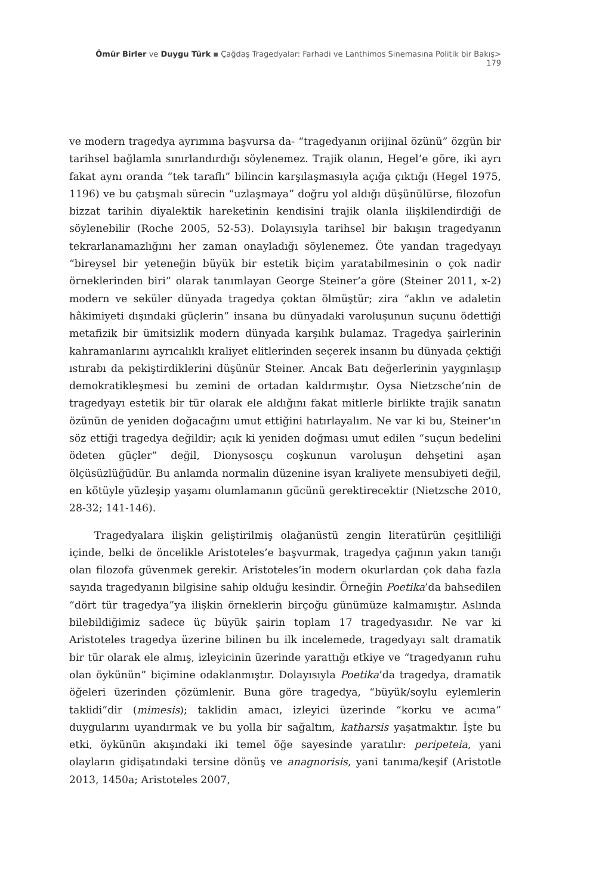Ömür Birler ve Duygu Türk ▪ Çağdaş Tragedyalar: Farhadi ve Lanthimos Sinemasına Politik bir Bakış> 179
ve modern tragedya ayrımına başvursa da- “tragedyanın orijinal özünü” özgün bir tarihsel bağlamla sınırlandırdığı söylenemez. Trajik olanın, Hegel’e göre, iki ayrı fakat aynı oranda “tek taraflı” bilincin karşılaşmasıyla açığa çıktığı (Hegel 1975, 1196) ve bu çatışmalı sürecin “uzlaşmaya” doğru yol aldığı düşünülürse, filozofun bizzat tarihin diyalektik hareketinin kendisini trajik olanla ilişkilendirdiği de söylenebilir (Roche 2005, 52-53). Dolayısıyla tarihsel bir bakışın tragedyanın tekrarlanamazlığını her zaman onayladığı söylenemez. Öte yandan tragedyayı “bireysel bir yeteneğin büyük bir estetik biçim yaratabilmesinin o çok nadir örneklerinden biri” olarak tanımlayan George Steiner’a göre (Steiner 2011, x-2) modern ve seküler dünyada tragedya çoktan ölmüştür; zira “aklın ve adaletin hâkimiyeti dışındaki güçlerin” insana bu dünyadaki varoluşunun suçunu ödettiği metafizik bir ümitsizlik modern dünyada karşılık bulamaz. Tragedya şairlerinin kahramanlarını ayrıcalıklı kraliyet elitlerinden seçerek insanın bu dünyada çektiği ıstırabı da pekiştirdiklerini düşünür Steiner. Ancak Batı değerlerinin yaygınlaşıp demokratikleşmesi bu zemini de ortadan kaldırmıştır. Oysa Nietzsche’nin de tragedyayı estetik bir tür olarak ele aldığını fakat mitlerle birlikte trajik sanatın özünün de yeniden doğacağını umut ettiğini hatırlayalım. Ne var ki bu, Steiner’ın söz ettiği tragedya değildir; açık ki yeniden doğması umut edilen “suçun bedelini ödeten güçler” değil, Dionysosçu coşkunun varoluşun dehşetini aşan ölçüsüzlüğüdür. Bu anlamda normalin düzenine isyan kraliyete mensubiyeti değil, en kötüyle yüzleşip yaşamı olumlamanın gücünü gerektirecektir (Nietzsche 2010, 28-32; 141-146).
Tragedyalara ilişkin geliştirilmiş olağanüstü zengin literatürün çeşitliliği içinde, belki de öncelikle Aristoteles’e başvurmak, tragedya çağının yakın tanığı olan filozofa güvenmek gerekir. Aristoteles’in modern okurlardan çok daha fazla sayıda tragedyanın bilgisine sahip olduğu kesindir. Örneğin Poetika’da bahsedilen “dört tür tragedya”ya ilişkin örneklerin birçoğu günümüze kalmamıştır. Aslında bilebildiğimiz sadece üç büyük şairin toplam 17 tragedyasıdır. Ne var ki Aristoteles tragedya üzerine bilinen bu ilk incelemede, tragedyayı salt dramatik bir tür olarak ele almış, izleyicinin üzerinde yarattığı etkiye ve “tragedyanın ruhu olan öykünün” biçimine odaklanmıştır. Dolayısıyla Poetika’da tragedya, dramatik öğeleri üzerinden çözümlenir. Buna göre tragedya, “büyük/soylu eylemlerin taklidi”dir (mimesis); taklidin amacı, izleyici üzerinde “korku ve acıma” duygularını uyandırmak ve bu yolla bir sağaltım, katharsis yaşatmaktır. İşte bu etki, öykünün akışındaki iki temel öğe sayesinde yaratılır: peripeteia, yani olayların gidişatındaki tersine dönüş ve anagnorisis, yani tanıma/keşif (Aristotle 2013, 1450a; Aristoteles 2007,